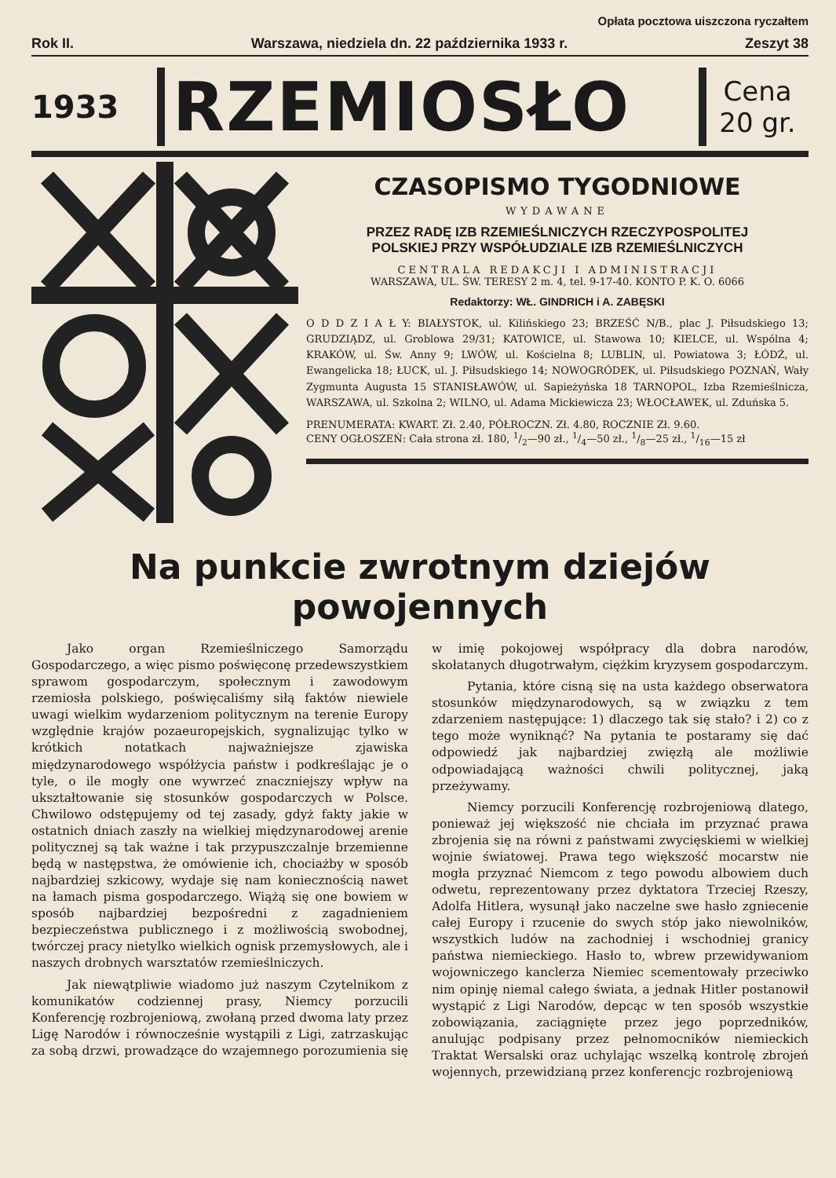Opłata pocztowa uiszczona ryczałtem
Rok II. Warszawa, niedziela dn. 22 października 1933 r. Zeszyt 38
1933
RZEMIOSŁO
Cena
20 gr.
CZASOPISMO TYGODNIOWE
WYDAWANE
PRZEZ RADĘ IZB RZEMIEŚLNICZYCH RZECZYPOSPOLITEJ
POLSKIEJ PRZY WSPÓŁUDZIALE IZB RZEMIEŚLNICZYCH
CENTRALA REDAKCJI I ADMINISTRACJI
WARSZAWA, UL. ŚW. TERESY 2 m. 4, tel. 9-17-40. KONTO P. K. O. 6066
Redaktorzy: WŁ. GINDRICH i A. ZABĘSKI
O D D Z I A Ł Y: BIAŁYSTOK, ul. Kilińskiego 23; BRZEŚĆ N/B., plac J. Piłsudskiego 13; GRUDZIĄDZ, ul. Groblowa 29/31; KATOWICE, ul. Stawowa 10; KIELCE, ul. Wspólna 4; KRAKÓW, ul. Św. Anny 9; LWÓW, ul. Kościelna 8; LUBLIN, ul. Powiatowa 3; ŁÓDŹ, ul. Ewangelicka 18; ŁUCK, ul. J. Piłsudskiego 14; NOWOGRÓDEK, ul. Piłsudskiego POZNAŃ, Wały Zygmunta Augusta 15 STANISŁAWÓW, ul. Sapieżyńska 18 TARNOPOL, Izba Rzemieślnicza, WARSZAWA, ul. Szkolna 2; WILNO, ul. Adama Mickiewicza 23; WŁOCŁAWEK, ul. Zduńska 5.
PRENUMERATA: KWART. Zł. 2.40, PÓŁROCZN. Zł. 4.80, ROCZNIE Zł. 9.60.
CENY OGŁOSZEŃ: Cała strona zł. 180, 1/2—90 zł., 1/4—50 zł., 1/8—25 zł., 1/16—15 zł
Na punkcie zwrotnym dziejów powojennych
Jako organ Rzemieślniczego Samorządu Gospodarczego, a więc pismo poświęconę przedewszystkiem sprawom gospodarczym, społecznym i zawodowym rzemiosła polskiego, poświęcaliśmy siłą faktów niewiele uwagi wielkim wydarzeniom politycznym na terenie Europy względnie krajów pozaeuropejskich, sygnalizując tylko w krótkich notatkach najważniejsze zjawiska międzynarodowego współżycia państw i podkreślając je o tyle, o ile mogły one wywrzeć znaczniejszy wpływ na ukształtowanie się stosunków gospodarczych w Polsce. Chwilowo odstępujemy od tej zasady, gdyż fakty jakie w ostatnich dniach zaszły na wielkiej międzynarodowej arenie politycznej są tak ważne i tak przypuszczalnje brzemienne będą w następstwa, że omówienie ich, chociażby w sposób najbardziej szkicowy, wydaje się nam koniecznością nawet na łamach pisma gospodarczego. Wiążą się one bowiem w sposób najbardziej bezpośredni z zagadnieniem bezpieczeństwa publicznego i z możliwością swobodnej, twórczej pracy nietylko wielkich ognisk przemysłowych, ale i naszych drobnych warsztatów rzemieślniczych.
Jak niewątpliwie wiadomo już naszym Czytelnikom z komunikatów codziennej prasy, Niemcy porzucili Konferencję rozbrojeniową, zwołaną przed dwoma laty przez Ligę Narodów i równocześnie wystąpili z Ligi, zatrzaskując za sobą drzwi, prowadzące do wzajemnego porozumienia się w imię pokojowej współpracy dla dobra narodów, skołatanych długotrwałym, ciężkim kryzysem gospodarczym.
Pytania, które cisną się na usta każdego obserwatora stosunków międzynarodowych, są w związku z tem zdarzeniem następujące: 1) dlaczego tak się stało? i 2) co z tego może wyniknąć? Na pytania te postaramy się dać odpowiedź jak najbardziej zwięzłą ale możliwie odpowiadającą ważności chwili politycznej, jaką przeżywamy.
Niemcy porzucili Konferencję rozbrojeniową dlatego, ponieważ jej większość nie chciała im przyznać prawa zbrojenia się na równi z państwami zwycięskiemi w wielkiej wojnie światowej. Prawa tego większość mocarstw nie mogła przyznać Niemcom z tego powodu albowiem duch odwetu, reprezentowany przez dyktatora Trzeciej Rzeszy, Adolfa Hitlera, wysunął jako naczelne swe hasło zgniecenie całej Europy i rzucenie do swych stóp jako niewolników, wszystkich ludów na zachodniej i wschodniej granicy państwa niemieckiego. Hasło to, wbrew przewidywaniom wojowniczego kanclerza Niemiec scementowały przeciwko nim opinję niemal całego świata, a jednak Hitler postanowił wystąpić z Ligi Narodów, depcąc w ten sposób wszystkie zobowiązania, zaciągnięte przez jego poprzedników, anulując podpisany przez pełnomocników niemieckich Traktat Wersalski oraz uchylając wszelką kontrolę zbrojeń wojennych, przewidzianą przez konferencjc rozbrojeniową